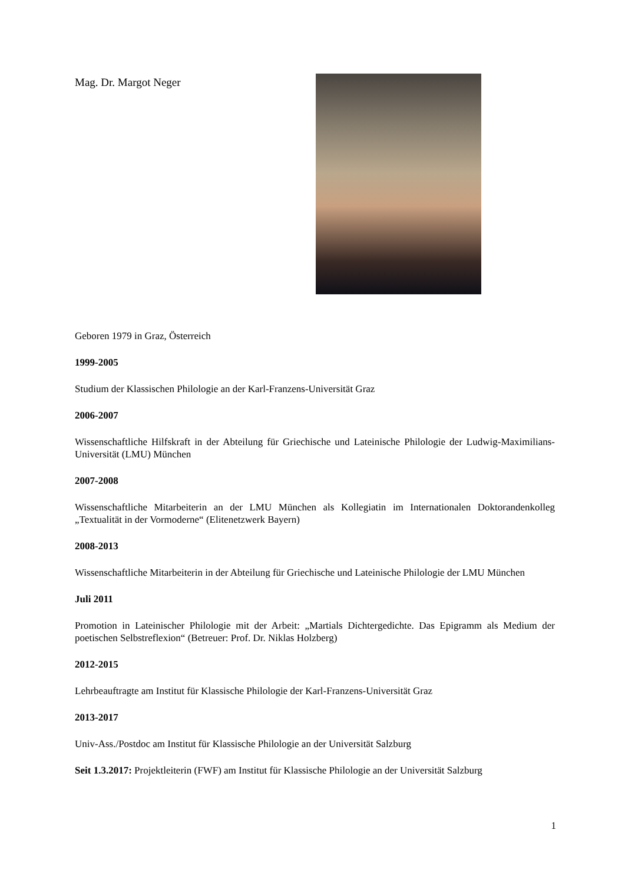Mag. Dr. Margot Neger
Geboren 1979 in Graz, Österreich
1999-2005
Studium der Klassischen Philologie an der Karl-Franzens-Universität Graz
2006-2007
Wissenschaftliche Hilfskraft in der Abteilung für Griechische und Lateinische Philologie der Ludwig-Maximilians-Universität (LMU) München
2007-2008
Wissenschaftliche Mitarbeiterin an der LMU München als Kollegiatin im Internationalen Doktorandenkolleg „Textualität in der Vormoderne“ (Elitenetzwerk Bayern)
2008-2013
Wissenschaftliche Mitarbeiterin in der Abteilung für Griechische und Lateinische Philologie der LMU München
Juli 2011
Promotion in Lateinischer Philologie mit der Arbeit: „Martials Dichtergedichte. Das Epigramm als Medium der poetischen Selbstreflexion“ (Betreuer: Prof. Dr. Niklas Holzberg)
2012-2015
Lehrbeauftragte am Institut für Klassische Philologie der Karl-Franzens-Universität Graz
2013-2017
Univ-Ass./Postdoc am Institut für Klassische Philologie an der Universität Salzburg
Seit 1.3.2017: Projektleiterin (FWF) am Institut für Klassische Philologie an der Universität Salzburg
1